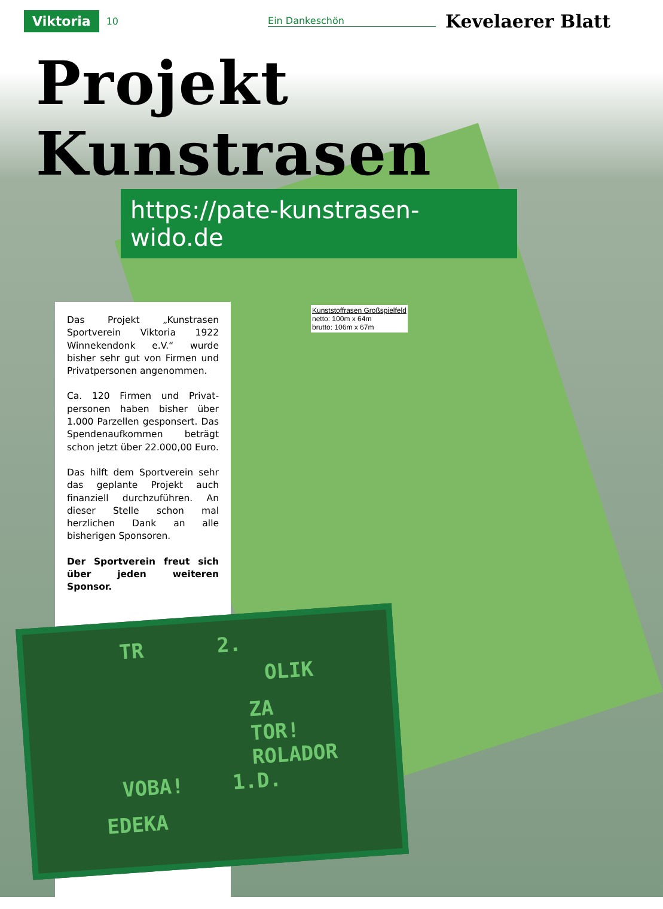Viktoria 10 Ein Dankeschön Kevelaerer Blatt
Projekt Kunstrasen
https://pate-kunstrasen-wido.de
Kunststoffrasen Großspielfeld
netto: 100m x 64m
brutto: 106m x 67m
Das Projekt „Kunstrasen Sportverein Viktoria 1922 Winnekendonk e.V.“ wurde bisher sehr gut von Firmen und Privatpersonen ange­nommen.
Ca. 120 Firmen und Privat­personen haben bisher über 1.000 Parzellen gesponsert. Das Spendenaufkommen beträgt schon jetzt über 22.000,00 Euro.
Das hilft dem Sportverein sehr das geplante Projekt auch finanziell durchzufüh­ren. An dieser Stelle schon mal herzlichen Dank an alle bisherigen Sponsoren.
Der Sportverein freut sich über jeden weiteren Sponsor.
TR 2.
OLIK
ZA
TOR!
ROLADOR
VOBA! 1.D.
EDEKA